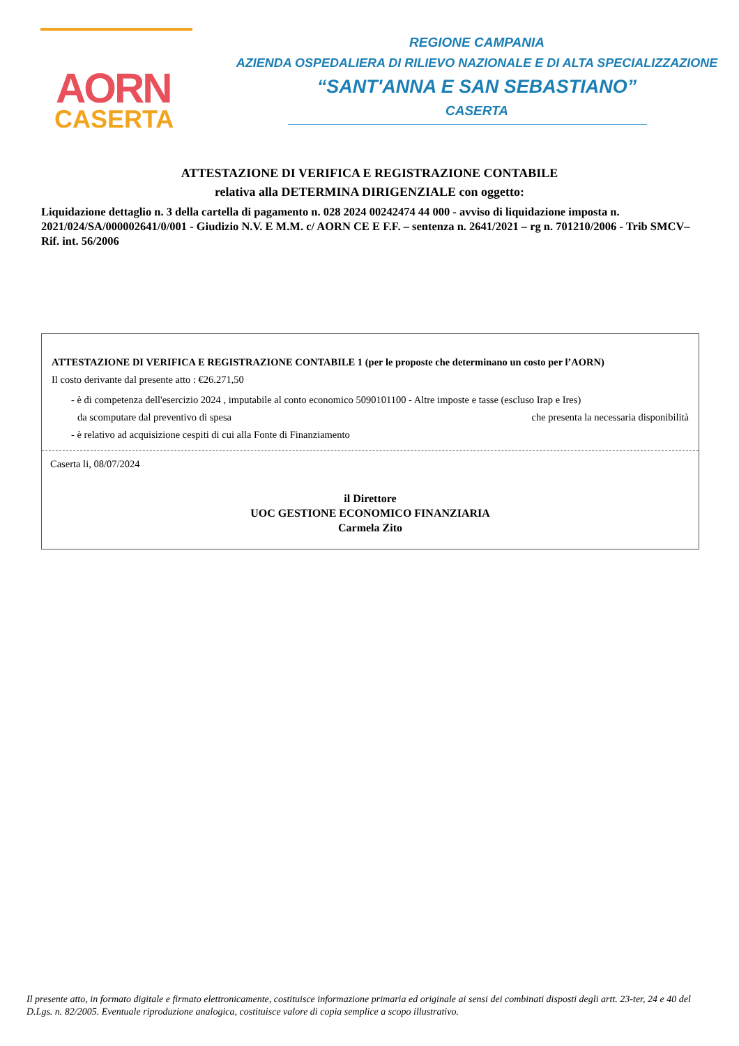AORN
CASERTA
REGIONE CAMPANIA
AZIENDA OSPEDALIERA DI RILIEVO NAZIONALE E DI ALTA SPECIALIZZAZIONE
“SANT'ANNA E SAN SEBASTIANO”
CASERTA
ATTESTAZIONE DI VERIFICA E REGISTRAZIONE CONTABILE
relativa alla DETERMINA DIRIGENZIALE con oggetto:
Liquidazione dettaglio n. 3 della cartella di pagamento n. 028 2024 00242474 44 000 - avviso di liquidazione imposta n. 2021/024/SA/000002641/0/001 - Giudizio N.V. E M.M. c/ AORN CE E F.F. – sentenza n. 2641/2021 – rg n. 701210/2006 - Trib SMCV– Rif. int. 56/2006
ATTESTAZIONE DI VERIFICA E REGISTRAZIONE CONTABILE 1 (per le proposte che determinano un costo per l’AORN)
Il costo derivante dal presente atto : €26.271,50
- è di competenza dell'esercizio 2024 , imputabile al conto economico 5090101100 - Altre imposte e tasse (escluso Irap e Ires)
da scomputare dal preventivo di spesa che presenta la necessaria disponibilità
- è relativo ad acquisizione cespiti di cui alla Fonte di Finanziamento
Caserta li, 08/07/2024
il Direttore
UOC GESTIONE ECONOMICO FINANZIARIA
Carmela Zito
Il presente atto, in formato digitale e firmato elettronicamente, costituisce informazione primaria ed originale ai sensi dei combinati disposti degli artt. 23-ter, 24 e 40 del D.Lgs. n. 82/2005. Eventuale riproduzione analogica, costituisce valore di copia semplice a scopo illustrativo.